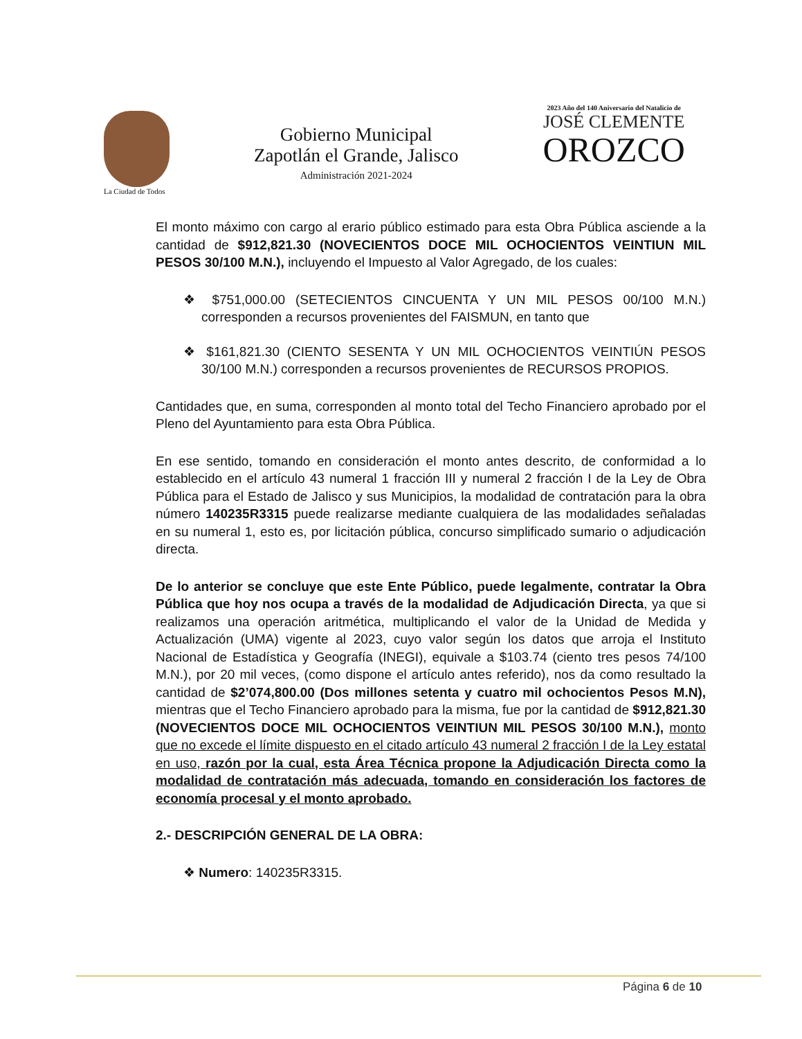La Ciudad de Todos
Gobierno Municipal
Zapotlán el Grande, Jalisco
Administración 2021-2024
2023 Año del 140 Aniversario del Natalicio de
JOSÉ CLEMENTE
OROZCO
El monto máximo con cargo al erario público estimado para esta Obra Pública asciende a la cantidad de $912,821.30 (NOVECIENTOS DOCE MIL OCHOCIENTOS VEINTIUN MIL PESOS 30/100 M.N.), incluyendo el Impuesto al Valor Agregado, de los cuales:
❖ $751,000.00 (SETECIENTOS CINCUENTA Y UN MIL PESOS 00/100 M.N.) corresponden a recursos provenientes del FAISMUN, en tanto que
❖ $161,821.30 (CIENTO SESENTA Y UN MIL OCHOCIENTOS VEINTIÚN PESOS 30/100 M.N.) corresponden a recursos provenientes de RECURSOS PROPIOS.
Cantidades que, en suma, corresponden al monto total del Techo Financiero aprobado por el Pleno del Ayuntamiento para esta Obra Pública.
En ese sentido, tomando en consideración el monto antes descrito, de conformidad a lo establecido en el artículo 43 numeral 1 fracción III y numeral 2 fracción I de la Ley de Obra Pública para el Estado de Jalisco y sus Municipios, la modalidad de contratación para la obra número 140235R3315 puede realizarse mediante cualquiera de las modalidades señaladas en su numeral 1, esto es, por licitación pública, concurso simplificado sumario o adjudicación directa.
De lo anterior se concluye que este Ente Público, puede legalmente, contratar la Obra Pública que hoy nos ocupa a través de la modalidad de Adjudicación Directa, ya que si realizamos una operación aritmética, multiplicando el valor de la Unidad de Medida y Actualización (UMA) vigente al 2023, cuyo valor según los datos que arroja el Instituto Nacional de Estadística y Geografía (INEGI), equivale a $103.74 (ciento tres pesos 74/100 M.N.), por 20 mil veces, (como dispone el artículo antes referido), nos da como resultado la cantidad de $2’074,800.00 (Dos millones setenta y cuatro mil ochocientos Pesos M.N), mientras que el Techo Financiero aprobado para la misma, fue por la cantidad de $912,821.30 (NOVECIENTOS DOCE MIL OCHOCIENTOS VEINTIUN MIL PESOS 30/100 M.N.), monto que no excede el límite dispuesto en el citado artículo 43 numeral 2 fracción I de la Ley estatal en uso, razón por la cual, esta Área Técnica propone la Adjudicación Directa como la modalidad de contratación más adecuada, tomando en consideración los factores de economía procesal y el monto aprobado.
2.- DESCRIPCIÓN GENERAL DE LA OBRA:
❖ Numero: 140235R3315.
Página 6 de 10